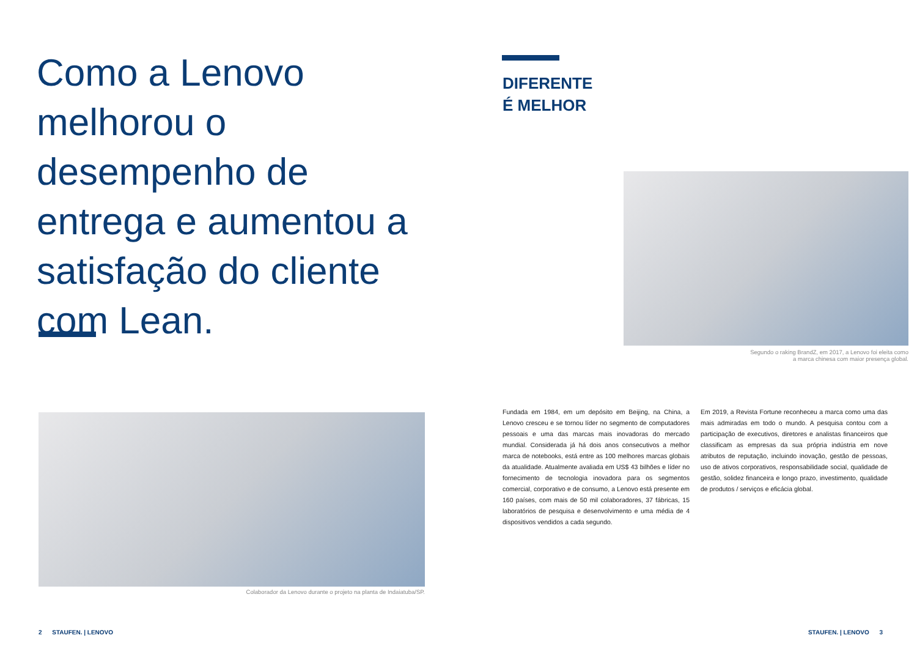Como a Lenovo melhorou o desempenho de entrega e aumentou a satisfação do cliente com Lean.
Colaborador da Lenovo durante o projeto na planta de Indaiatuba/SP.
2 STAUFEN. | LENOVO
DIFERENTE
É MELHOR
Segundo o raking BrandZ, em 2017, a Lenovo foi eleita como
a marca chinesa com maior presença global.
Fundada em 1984, em um depósito em Beijing, na China, a Lenovo cresceu e se tornou líder no segmento de computadores pessoais e uma das marcas mais inovadoras do mercado mundial. Considerada já há dois anos consecutivos a melhor marca de notebooks, está entre as 100 melhores marcas globais da atualidade. Atualmente avaliada em US$ 43 bilhões e líder no fornecimento de tecnologia inovadora para os segmentos comercial, corporativo e de consumo, a Lenovo está presente em 160 países, com mais de 50 mil colaboradores, 37 fábricas, 15 laboratórios de pesquisa e desenvolvimento e uma média de 4 dispositivos vendidos a cada segundo.
Em 2019, a Revista Fortune reconheceu a marca como uma das mais admiradas em todo o mundo. A pesquisa contou com a participação de executivos, diretores e analistas financeiros que classificam as empresas da sua própria indústria em nove atributos de reputação, incluindo inovação, gestão de pessoas, uso de ativos corporativos, responsabilidade social, qualidade de gestão, solidez financeira e longo prazo, investimento, qualidade de produtos / serviços e eficácia global.
STAUFEN. | LENOVO 3